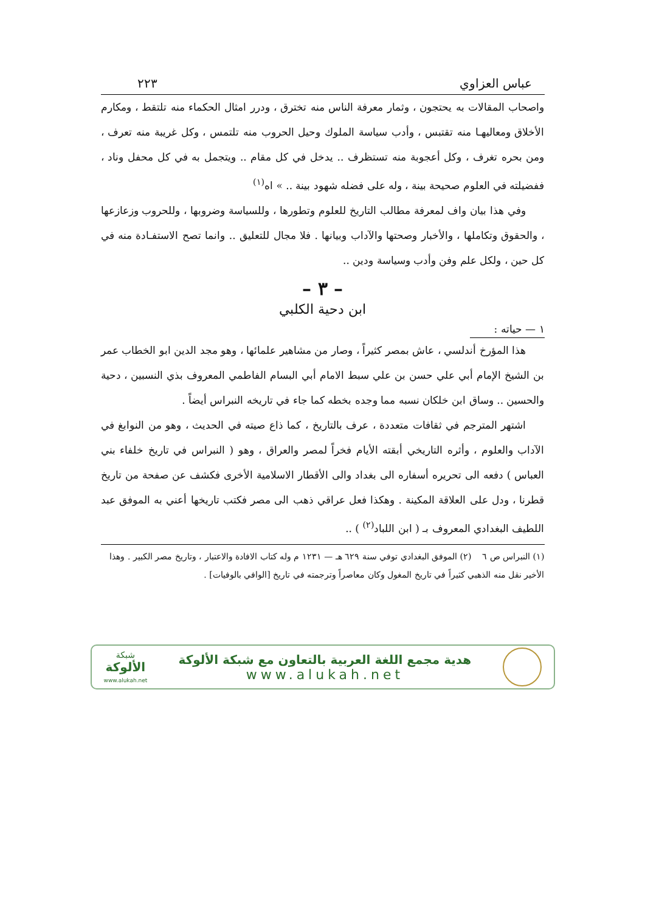عباس العزاوي ٢٢٣
واصحاب المقالات به يحتجون ، وثمار معرفة الناس منه تخترق ، ودرر امثال الحكماء منه تلتقط ، ومكارم الأخلاق ومعاليهـا منه تقتبس ، وأدب سياسة الملوك وحيل الحروب منه تلتمس ، وكل غريبة منه تعرف ، ومن بحره تغرف ، وكل أعجوبة منه تستظرف .. يدخل في كل مقام .. ويتجمل به في كل محفل وناد ، ففضيلته في العلوم صحيحة بينة ، وله على فضله شهود بينة .. » اه<sup>(١)</sup>
وفي هذا بيان واف لمعرفة مطالب التاريخ للعلوم وتطورها ، وللسياسة وضروبها ، وللحروب وزعازعها ، والحقوق وتكاملها ، والأخبار وصحتها والآداب وبيانها . فلا مجال للتعليق .. وانما تصح الاستفـادة منه في كل حين ، ولكل علم وفن وأدب وسياسة ودين ..
– ٣ –
ابن دحية الكلبي
١ — حياته :
هذا المؤرخ أندلسي ، عاش بمصر كثيراً ، وصار من مشاهير علمائها ، وهو مجد الدين ابو الخطاب عمر بن الشيخ الإمام أبي علي حسن بن علي سبط الامام أبي البسام الفاطمي المعروف بذي النسبين ، دحية والحسين .. وساق ابن خلكان نسبه مما وجده بخطه كما جاء في تاريخه النبراس أيضاً .
اشتهر المترجم في ثقافات متعددة ، عرف بالتاريخ ، كما ذاع صيته في الحديث ، وهو من النوابغ في الآداب والعلوم ، وأثره التاريخي أبقته الأيام فخراً لمصر والعراق ، وهو ( النبراس في تاريخ خلفاء بني العباس ) دفعه الى تحريره أسفاره الى بغداد والى الأقطار الاسلامية الأخرى فكشف عن صفحة من تاريخ قطرنا ، ودل على العلاقة المكينة . وهكذا فعل عراقي ذهب الى مصر فكتب تاريخها أعني به الموفق عبد اللطيف البغدادي المعروف بـ ( ابن اللباد<sup>(٢)</sup> ) ..
(١) النبراس ص ٦ (٢) الموفق البغدادي توفي سنة ٦٢٩ هـ — ١٢٣١ م وله كتاب الافادة والاعتبار ، وتاريخ مصر الكبير . وهذا الأخير نقل منه الذهبي كثيراً في تاريخ المغول وكان معاصراً وترجمته في تاريخ [الوافي بالوفيات] .
هدية مجمع اللغة العربية بالتعاون مع شبكة الألوكة
www.alukah.net
شبكة
الألوكة
www.alukah.net